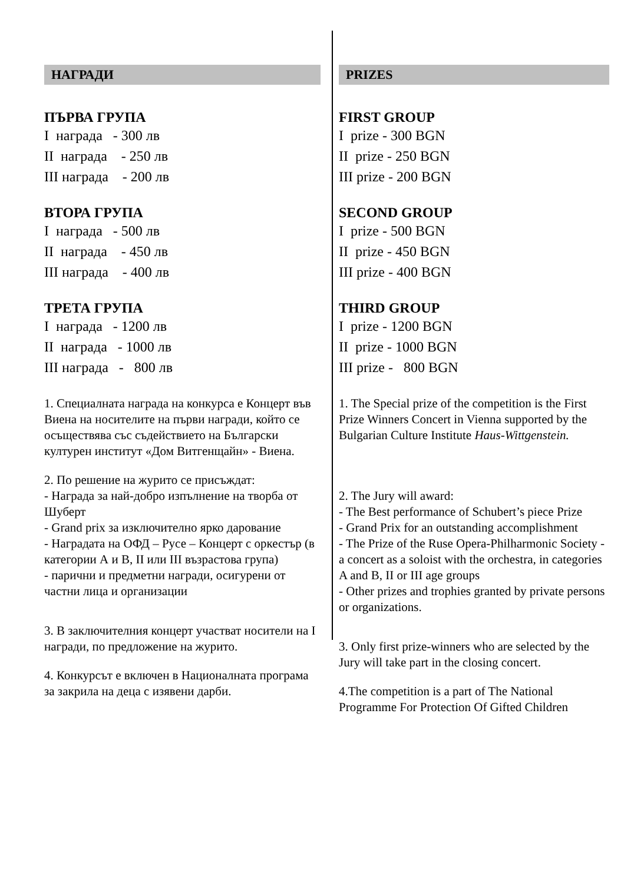НАГРАДИ
ПЪРВА ГРУПА
I награда - 300 лв
II награда - 250 лв
III награда - 200 лв
ВТОРА ГРУПА
I награда - 500 лв
II награда - 450 лв
III награда - 400 лв
ТРЕТА ГРУПА
I награда - 1200 лв
II награда - 1000 лв
III награда - 800 лв
1. Специалната награда на конкурса е Концерт във Виена на носителите на първи награди, който се осъществява със съдействието на Български културен институт «Дом Витгенщайн» - Виена.
2. По решение на журито се присъждат:
- Награда за най-добро изпълнение на творба от Шуберт
- Grand prix за изключително ярко дарование
- Наградата на ОФД – Русе – Концерт с оркестър (в категории А и В, II или III възрастова група)
- парични и предметни награди, осигурени от частни лица и организации
3. В заключителния концерт участват носители на I награди, по предложение на журито.
4. Конкурсът е включен в Националната програма за закрила на деца с изявени дарби.
PRIZES
FIRST GROUP
I prize - 300 BGN
II prize - 250 BGN
III prize - 200 BGN
SECOND GROUP
I prize - 500 BGN
II prize - 450 BGN
III prize - 400 BGN
THIRD GROUP
I prize - 1200 BGN
II prize - 1000 BGN
III prize - 800 BGN
1. The Special prize of the competition is the First Prize Winners Concert in Vienna supported by the Bulgarian Culture Institute Haus-Wittgenstein.
2. The Jury will award:
- The Best performance of Schubert’s piece Prize
- Grand Prix for an outstanding accomplishment
- The Prize of the Ruse Opera-Philharmonic Society - a concert as a soloist with the orchestra, in categories A and B, II or III age groups
- Other prizes and trophies granted by private persons or organizations.
3. Only first prize-winners who are selected by the Jury will take part in the closing concert.
4.The competition is a part of The National Programme For Protection Of Gifted Children